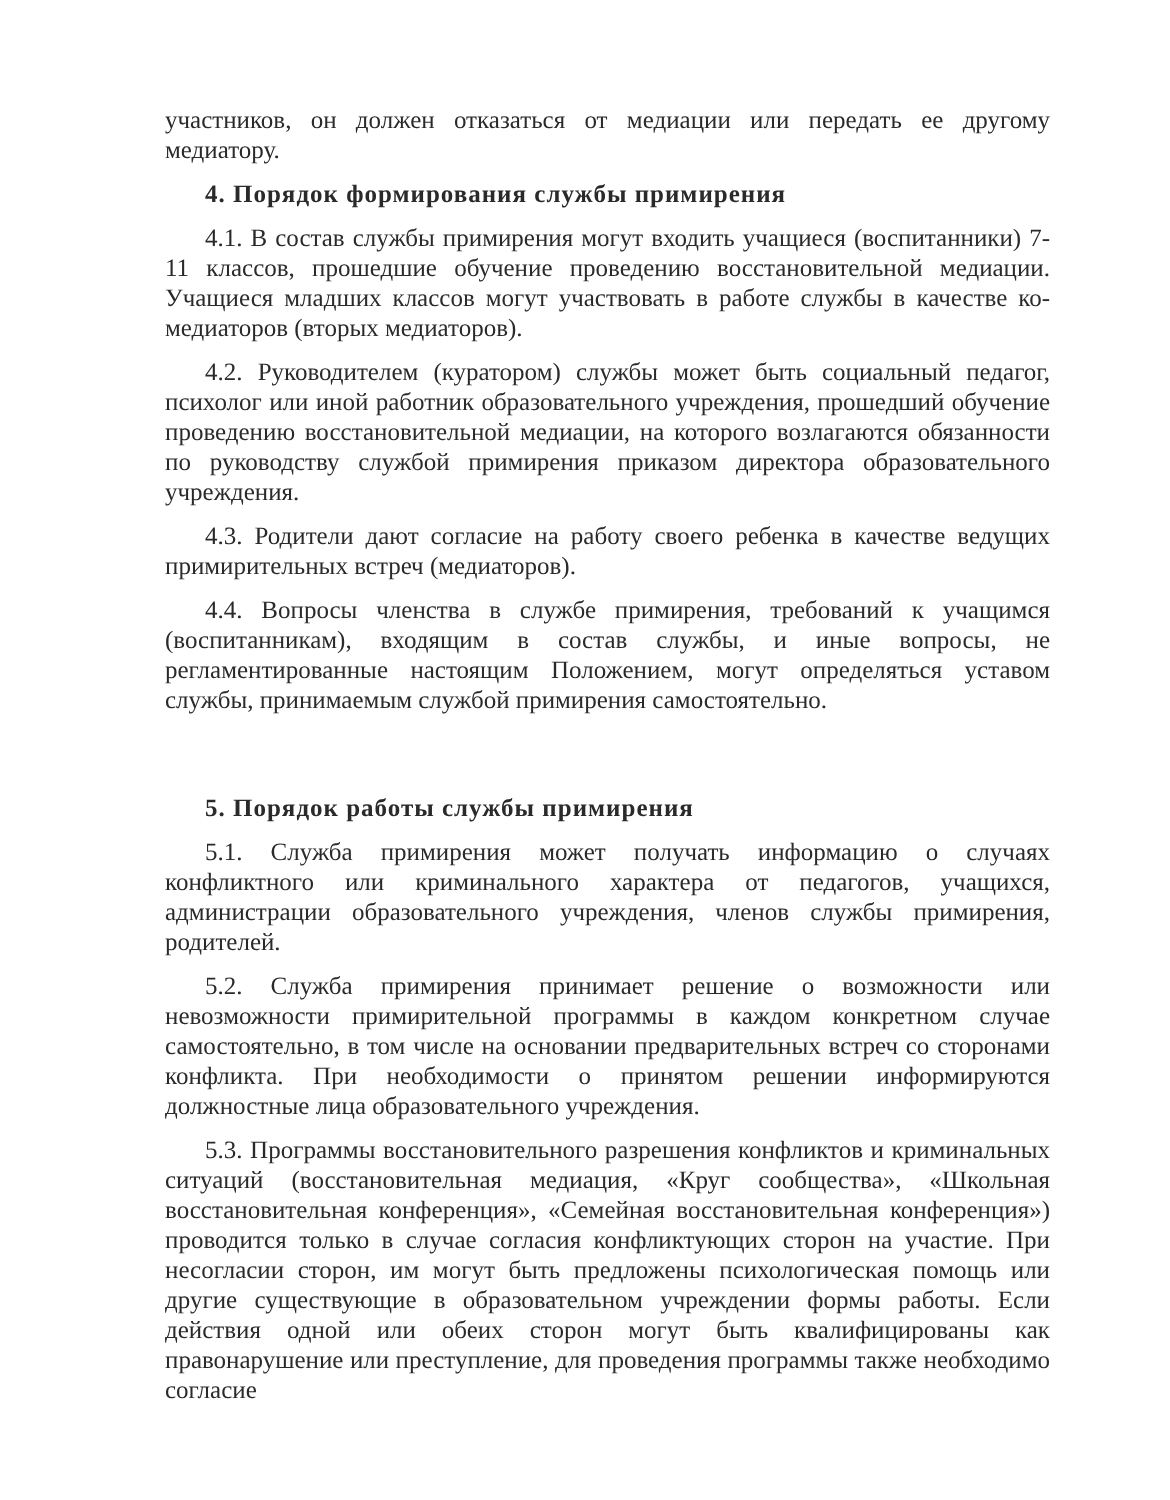участников, он должен отказаться от медиации или передать ее другому медиатору.
4. Порядок формирования службы примирения
4.1. В состав службы примирения могут входить учащиеся (воспитанники) 7-11 классов, прошедшие обучение проведению восстановительной медиации. Учащиеся младших классов могут участвовать в работе службы в качестве ко-медиаторов (вторых медиаторов).
4.2. Руководителем (куратором) службы может быть социальный педагог, психолог или иной работник образовательного учреждения, прошедший обучение проведению восстановительной медиации, на которого возлагаются обязанности по руководству службой примирения приказом директора образовательного учреждения.
4.3. Родители дают согласие на работу своего ребенка в качестве ведущих примирительных встреч (медиаторов).
4.4. Вопросы членства в службе примирения, требований к учащимся (воспитанникам), входящим в состав службы, и иные вопросы, не регламентированные настоящим Положением, могут определяться уставом службы, принимаемым службой примирения самостоятельно.
5. Порядок работы службы примирения
5.1. Служба примирения может получать информацию о случаях конфликтного или криминального характера от педагогов, учащихся, администрации образовательного учреждения, членов службы примирения, родителей.
5.2. Служба примирения принимает решение о возможности или невозможности примирительной программы в каждом конкретном случае самостоятельно, в том числе на основании предварительных встреч со сторонами конфликта. При необходимости о принятом решении информируются должностные лица образовательного учреждения.
5.3. Программы восстановительного разрешения конфликтов и криминальных ситуаций (восстановительная медиация, «Круг сообщества», «Школьная восстановительная конференция», «Семейная восстановительная конференция») проводится только в случае согласия конфликтующих сторон на участие. При несогласии сторон, им могут быть предложены психологическая помощь или другие существующие в образовательном учреждении формы работы. Если действия одной или обеих сторон могут быть квалифицированы как правонарушение или преступление, для проведения программы также необходимо согласие